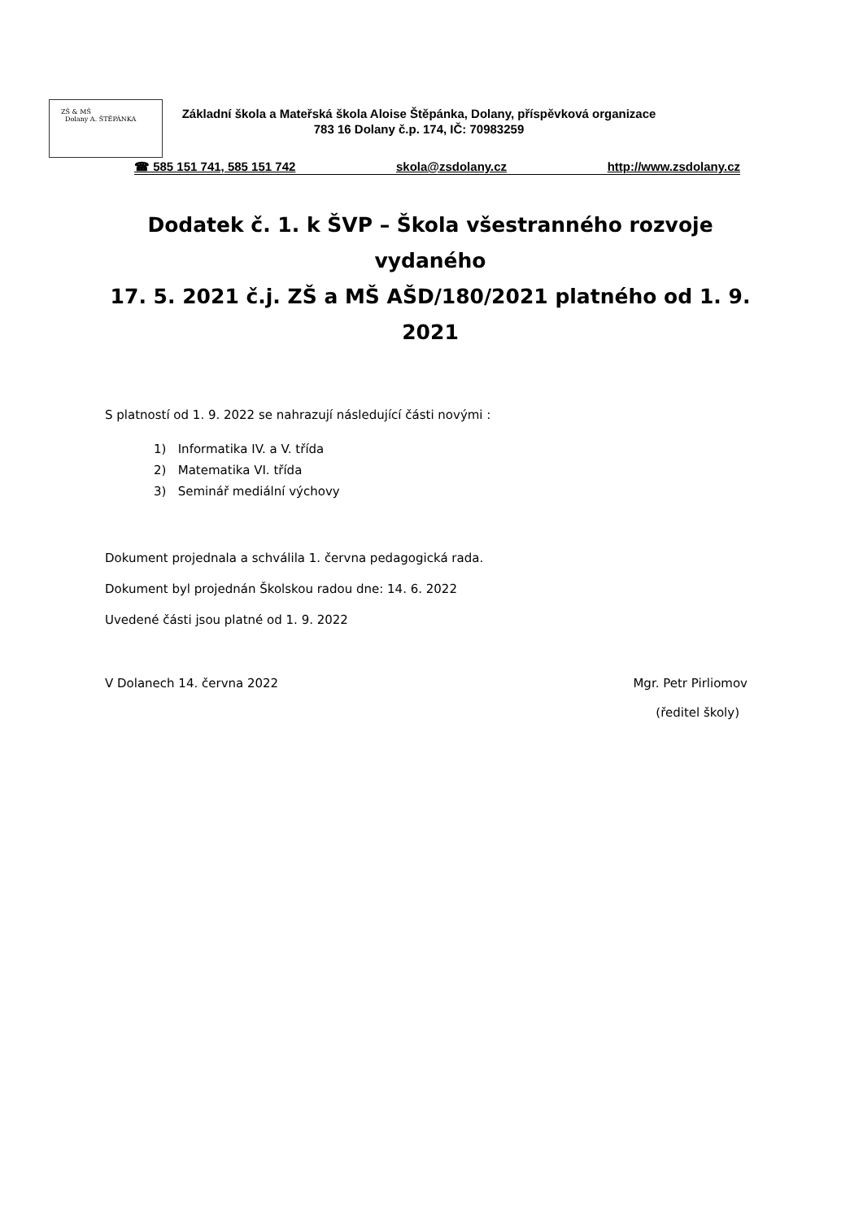ZŠ & MŠ
Dolany A. ŠTĚPÁNKA
Základní škola a Mateřská škola Aloise Štěpánka, Dolany, příspěvková organizace
783 16 Dolany č.p. 174, IČ: 70983259
☎ 585 151 741, 585 151 742 skola@zsdolany.cz http://www.zsdolany.cz
Dodatek č. 1. k ŠVP – Škola všestranného rozvoje vydaného
17. 5. 2021 č.j. ZŠ a MŠ AŠD/180/2021 platného od 1. 9. 2021
S platností od 1. 9. 2022 se nahrazují následující části novými :
1) Informatika IV. a V. třída
2) Matematika VI. třída
3) Seminář mediální výchovy
Dokument projednala a schválila 1. června pedagogická rada.
Dokument byl projednán Školskou radou dne: 14. 6. 2022
Uvedené části jsou platné od 1. 9. 2022
V Dolanech 14. června 2022 Mgr. Petr Pirliomov
(ředitel školy)